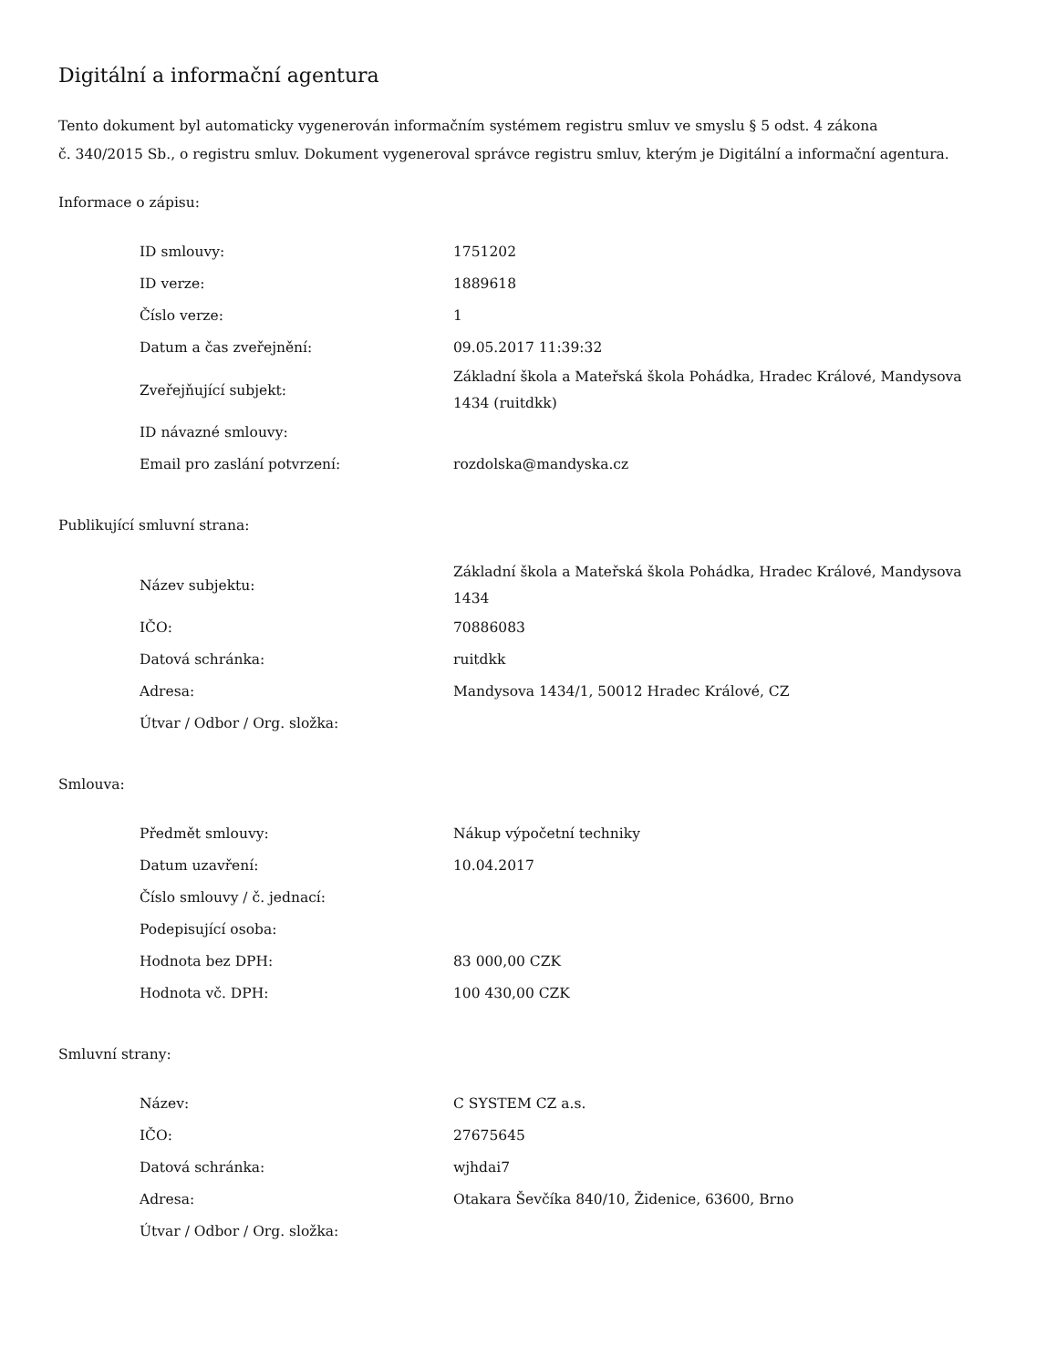Digitální a informační agentura
Tento dokument byl automaticky vygenerován informačním systémem registru smluv ve smyslu § 5 odst. 4 zákona
č. 340/2015 Sb., o registru smluv. Dokument vygeneroval správce registru smluv, kterým je Digitální a informační agentura.
Informace o zápisu:
| ID smlouvy: | 1751202 |
| ID verze: | 1889618 |
| Číslo verze: | 1 |
| Datum a čas zveřejnění: | 09.05.2017 11:39:32 |
| Zveřejňující subjekt: | Základní škola a Mateřská škola Pohádka, Hradec Králové, Mandysova 1434 (ruitdkk) |
| ID návazné smlouvy: | |
| Email pro zaslání potvrzení: | rozdolska@mandyska.cz |
Publikující smluvní strana:
| Název subjektu: | Základní škola a Mateřská škola Pohádka, Hradec Králové, Mandysova 1434 |
| IČO: | 70886083 |
| Datová schránka: | ruitdkk |
| Adresa: | Mandysova 1434/1, 50012 Hradec Králové, CZ |
| Útvar / Odbor / Org. složka: | |
Smlouva:
| Předmět smlouvy: | Nákup výpočetní techniky |
| Datum uzavření: | 10.04.2017 |
| Číslo smlouvy / č. jednací: | |
| Podepisující osoba: | |
| Hodnota bez DPH: | 83 000,00 CZK |
| Hodnota vč. DPH: | 100 430,00 CZK |
Smluvní strany:
| Název: | C SYSTEM CZ a.s. |
| IČO: | 27675645 |
| Datová schránka: | wjhdai7 |
| Adresa: | Otakara Ševčíka 840/10, Židenice, 63600, Brno |
| Útvar / Odbor / Org. složka: | |